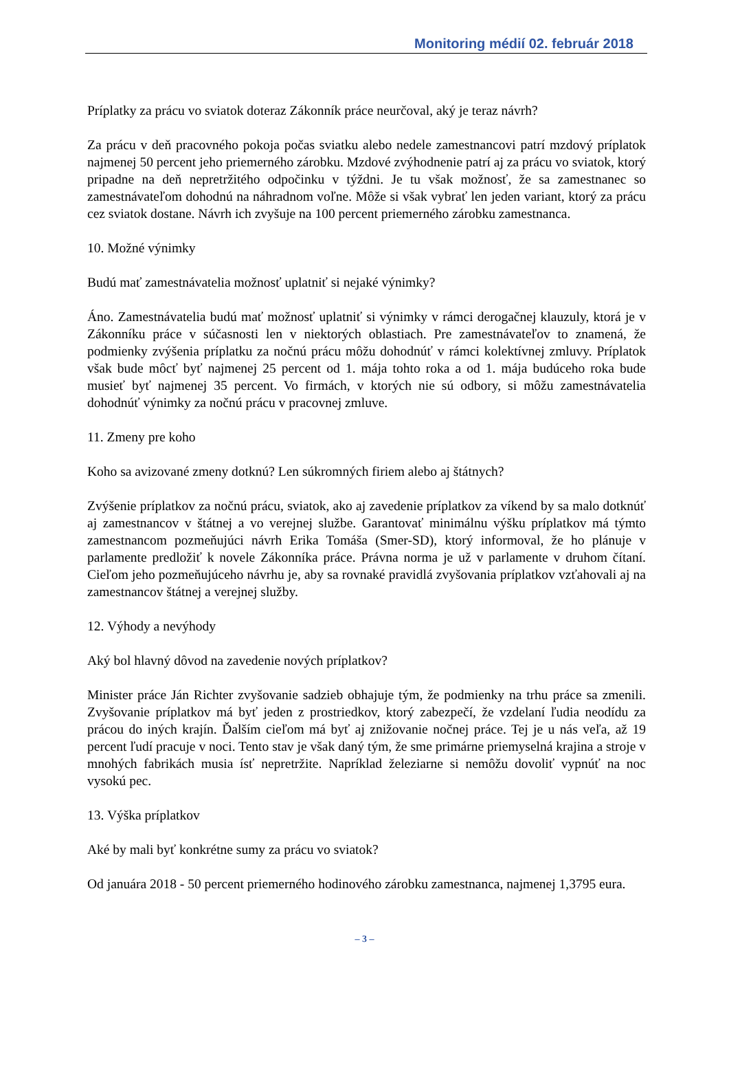Monitoring médií 02. február 2018
Príplatky za prácu vo sviatok doteraz Zákonník práce neurčoval, aký je teraz návrh?
Za prácu v deň pracovného pokoja počas sviatku alebo nedele zamestnancovi patrí mzdový príplatok najmenej 50 percent jeho priemerného zárobku. Mzdové zvýhodnenie patrí aj za prácu vo sviatok, ktorý pripadne na deň nepretržitého odpočinku v týždni. Je tu však možnosť, že sa zamestnanec so zamestnávateľom dohodnú na náhradnom voľne. Môže si však vybrať len jeden variant, ktorý za prácu cez sviatok dostane. Návrh ich zvyšuje na 100 percent priemerného zárobku zamestnanca.
10. Možné výnimky
Budú mať zamestnávatelia možnosť uplatniť si nejaké výnimky?
Áno. Zamestnávatelia budú mať možnosť uplatniť si výnimky v rámci derogačnej klauzuly, ktorá je v Zákonníku práce v súčasnosti len v niektorých oblastiach. Pre zamestnávateľov to znamená, že podmienky zvýšenia príplatku za nočnú prácu môžu dohodnúť v rámci kolektívnej zmluvy. Príplatok však bude môcť byť najmenej 25 percent od 1. mája tohto roka a od 1. mája budúceho roka bude musieť byť najmenej 35 percent. Vo firmách, v ktorých nie sú odbory, si môžu zamestnávatelia dohodnúť výnimky za nočnú prácu v pracovnej zmluve.
11. Zmeny pre koho
Koho sa avizované zmeny dotknú? Len súkromných firiem alebo aj štátnych?
Zvýšenie príplatkov za nočnú prácu, sviatok, ako aj zavedenie príplatkov za víkend by sa malo dotknúť aj zamestnancov v štátnej a vo verejnej službe. Garantovať minimálnu výšku príplatkov má týmto zamestnancom pozmeňujúci návrh Erika Tomáša (Smer-SD), ktorý informoval, že ho plánuje v parlamente predložiť k novele Zákonníka práce. Právna norma je už v parlamente v druhom čítaní. Cieľom jeho pozmeňujúceho návrhu je, aby sa rovnaké pravidlá zvyšovania príplatkov vzťahovali aj na zamestnancov štátnej a verejnej služby.
12. Výhody a nevýhody
Aký bol hlavný dôvod na zavedenie nových príplatkov?
Minister práce Ján Richter zvyšovanie sadzieb obhajuje tým, že podmienky na trhu práce sa zmenili. Zvyšovanie príplatkov má byť jeden z prostriedkov, ktorý zabezpečí, že vzdelaní ľudia neodídu za prácou do iných krajín. Ďalším cieľom má byť aj znižovanie nočnej práce. Tej je u nás veľa, až 19 percent ľudí pracuje v noci. Tento stav je však daný tým, že sme primárne priemyselná krajina a stroje v mnohých fabrikách musia ísť nepretržite. Napríklad železiarne si nemôžu dovoliť vypnúť na noc vysokú pec.
13. Výška príplatkov
Aké by mali byť konkrétne sumy za prácu vo sviatok?
Od januára 2018 - 50 percent priemerného hodinového zárobku zamestnanca, najmenej 1,3795 eura.
– 3 –